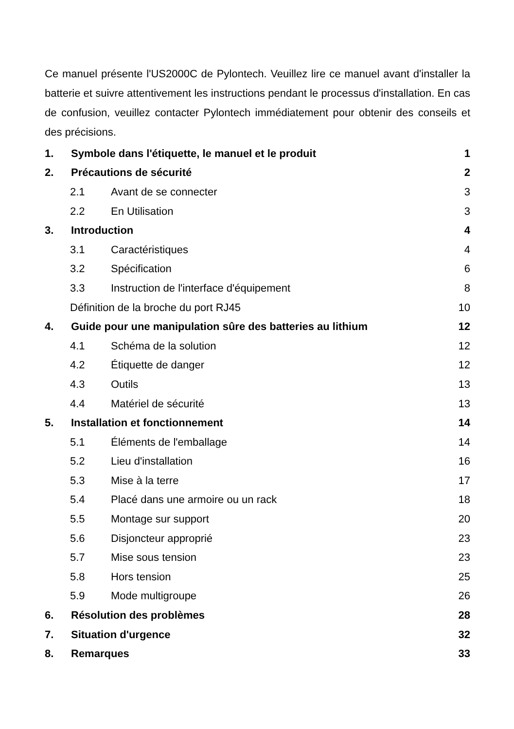Ce manuel présente l'US2000C de Pylontech. Veuillez lire ce manuel avant d'installer la batterie et suivre attentivement les instructions pendant le processus d'installation. En cas de confusion, veuillez contacter Pylontech immédiatement pour obtenir des conseils et des précisions.
1. Symbole dans l'étiquette, le manuel et le produit 1
2. Précautions de sécurité 2
2.1 Avant de se connecter 3
2.2 En Utilisation 3
3. Introduction 4
3.1 Caractéristiques 4
3.2 Spécification 6
3.3 Instruction de l'interface d'équipement 8
Définition de la broche du port RJ45 10
4. Guide pour une manipulation sûre des batteries au lithium 12
4.1 Schéma de la solution 12
4.2 Étiquette de danger 12
4.3 Outils 13
4.4 Matériel de sécurité 13
5. Installation et fonctionnement 14
5.1 Éléments de l'emballage 14
5.2 Lieu d'installation 16
5.3 Mise à la terre 17
5.4 Placé dans une armoire ou un rack 18
5.5 Montage sur support 20
5.6 Disjoncteur approprié 23
5.7 Mise sous tension 23
5.8 Hors tension 25
5.9 Mode multigroupe 26
6. Résolution des problèmes 28
7. Situation d'urgence 32
8. Remarques 33